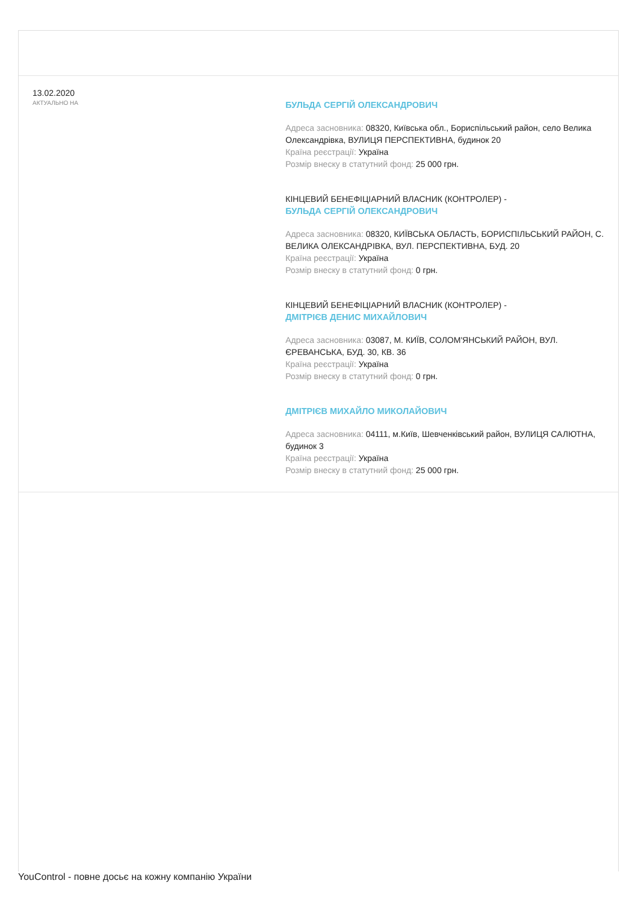13.02.2020
АКТУАЛЬНО НА
БУЛЬДА СЕРГІЙ ОЛЕКСАНДРОВИЧ
Адреса засновника: 08320, Київська обл., Бориспільський район, село Велика Олександрівка, ВУЛИЦЯ ПЕРСПЕКТИВНА, будинок 20
Країна реєстрації: Україна
Розмір внеску в статутний фонд: 25 000 грн.
КІНЦЕВИЙ БЕНЕФІЦІАРНИЙ ВЛАСНИК (КОНТРОЛЕР) -
БУЛЬДА СЕРГІЙ ОЛЕКСАНДРОВИЧ
Адреса засновника: 08320, КИЇВСЬКА ОБЛАСТЬ, БОРИСПІЛЬСЬКИЙ РАЙОН, С. ВЕЛИКА ОЛЕКСАНДРІВКА, ВУЛ. ПЕРСПЕКТИВНА, БУД. 20
Країна реєстрації: Україна
Розмір внеску в статутний фонд: 0 грн.
КІНЦЕВИЙ БЕНЕФІЦІАРНИЙ ВЛАСНИК (КОНТРОЛЕР) -
ДМІТРІЄВ ДЕНИС МИХАЙЛОВИЧ
Адреса засновника: 03087, М. КИЇВ, СОЛОМ'ЯНСЬКИЙ РАЙОН, ВУЛ. ЄРЕВАНСЬКА, БУД. 30, КВ. 36
Країна реєстрації: Україна
Розмір внеску в статутний фонд: 0 грн.
ДМІТРІЄВ МИХАЙЛО МИКОЛАЙОВИЧ
Адреса засновника: 04111, м.Київ, Шевченківський район, ВУЛИЦЯ САЛЮТНА, будинок 3
Країна реєстрації: Україна
Розмір внеску в статутний фонд: 25 000 грн.
YouControl - повне досьє на кожну компанію України